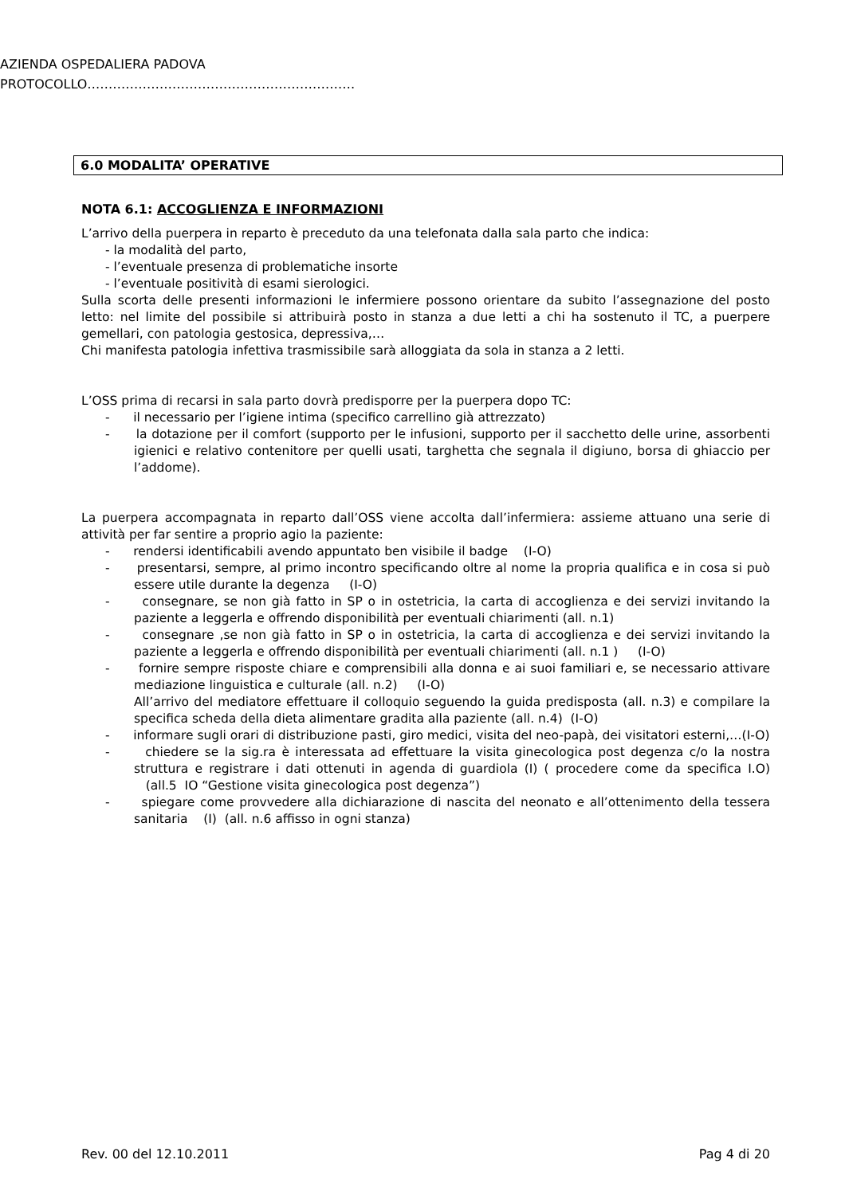AZIENDA OSPEDALIERA PADOVA
PROTOCOLLO………………………………………………………
6.0 MODALITA’ OPERATIVE
NOTA 6.1: ACCOGLIENZA E INFORMAZIONI
L’arrivo della puerpera in reparto è preceduto da una telefonata dalla sala parto che indica:
- la modalità del parto,
- l’eventuale presenza di problematiche insorte
- l’eventuale positività di esami sierologici.
Sulla scorta delle presenti informazioni le infermiere possono orientare da subito l’assegnazione del posto letto: nel limite del possibile si attribuirà posto in stanza a due letti a chi ha sostenuto il TC, a puerpere gemellari, con patologia gestosica, depressiva,…
Chi manifesta patologia infettiva trasmissibile sarà alloggiata da sola in stanza a 2 letti.
L’OSS prima di recarsi in sala parto dovrà predisporre per la puerpera dopo TC:
- il necessario per l’igiene intima (specifico carrellino già attrezzato)
- la dotazione per il comfort (supporto per le infusioni, supporto per il sacchetto delle urine, assorbenti igienici e relativo contenitore per quelli usati, targhetta che segnala il digiuno, borsa di ghiaccio per l’addome).
La puerpera accompagnata in reparto dall’OSS viene accolta dall’infermiera: assieme attuano una serie di attività per far sentire a proprio agio la paziente:
- rendersi identificabili avendo appuntato ben visibile il badge (I-O)
- presentarsi, sempre, al primo incontro specificando oltre al nome la propria qualifica e in cosa si può essere utile durante la degenza (I-O)
- consegnare, se non già fatto in SP o in ostetricia, la carta di accoglienza e dei servizi invitando la paziente a leggerla e offrendo disponibilità per eventuali chiarimenti (all. n.1)
- consegnare ,se non già fatto in SP o in ostetricia, la carta di accoglienza e dei servizi invitando la paziente a leggerla e offrendo disponibilità per eventuali chiarimenti (all. n.1 ) (I-O)
- fornire sempre risposte chiare e comprensibili alla donna e ai suoi familiari e, se necessario attivare mediazione linguistica e culturale (all. n.2) (I-O)
All’arrivo del mediatore effettuare il colloquio seguendo la guida predisposta (all. n.3) e compilare la specifica scheda della dieta alimentare gradita alla paziente (all. n.4) (I-O)
- informare sugli orari di distribuzione pasti, giro medici, visita del neo-papà, dei visitatori esterni,…(I-O)
- chiedere se la sig.ra è interessata ad effettuare la visita ginecologica post degenza c/o la nostra struttura e registrare i dati ottenuti in agenda di guardiola (I) ( procedere come da specifica I.O) (all.5 IO “Gestione visita ginecologica post degenza”)
- spiegare come provvedere alla dichiarazione di nascita del neonato e all’ottenimento della tessera sanitaria (I) (all. n.6 affisso in ogni stanza)
Rev. 00 del 12.10.2011 Pag 4 di 20